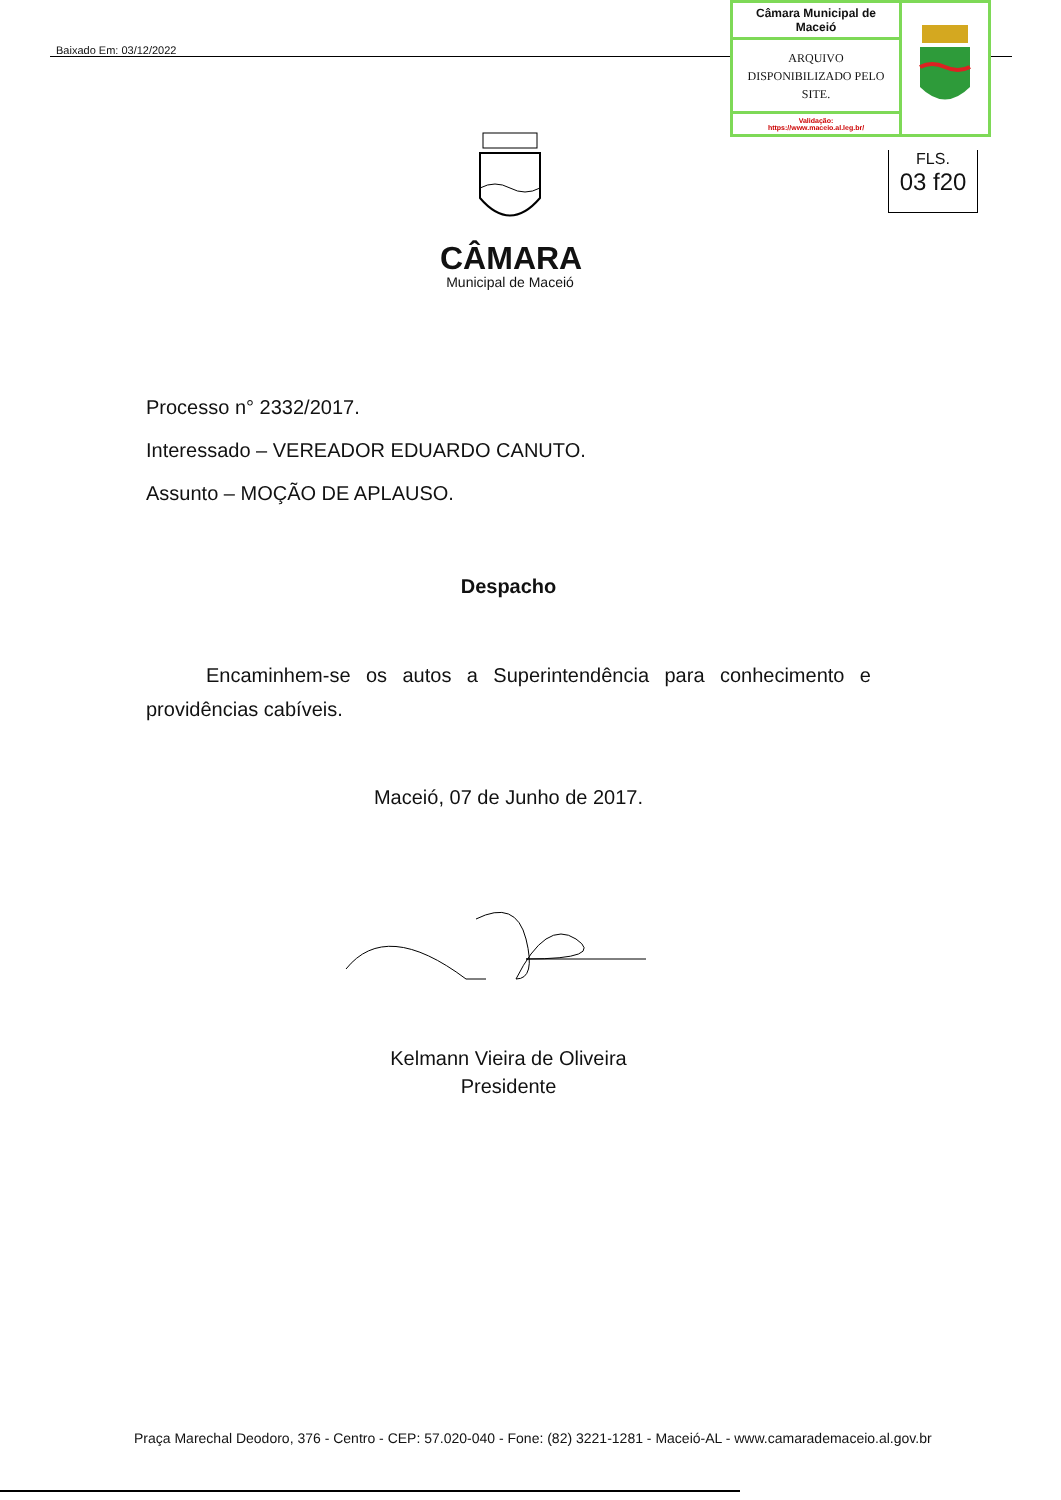Baixado Em: 03/12/2022
| Câmara Municipal de Maceió | |
| ARQUIVO DISPONIBILIZADO PELO SITE. | |
| Validação: https://www.maceio.al.leg.br/ | |
FLS.
03 f20
CÂMARA
Municipal de Maceió
Processo n° 2332/2017.
Interessado – VEREADOR EDUARDO CANUTO.
Assunto – MOÇÃO DE APLAUSO.
Despacho
Encaminhem-se os autos a Superintendência para conhecimento e providências cabíveis.
Maceió, 07 de Junho de 2017.
Kelmann Vieira de Oliveira
Presidente
Praça Marechal Deodoro, 376 - Centro - CEP: 57.020-040 - Fone: (82) 3221-1281 - Maceió-AL - www.camarademaceio.al.gov.br